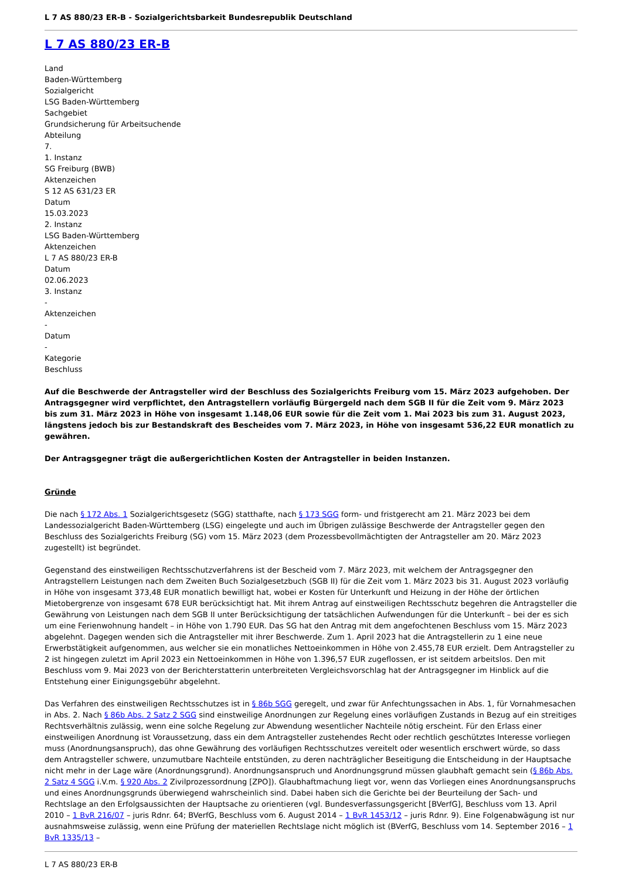L 7 AS 880/23 ER-B - Sozialgerichtsbarkeit Bundesrepublik Deutschland
L 7 AS 880/23 ER-B
Land
Baden-Württemberg
Sozialgericht
LSG Baden-Württemberg
Sachgebiet
Grundsicherung für Arbeitsuchende
Abteilung
7.
1. Instanz
SG Freiburg (BWB)
Aktenzeichen
S 12 AS 631/23 ER
Datum
15.03.2023
2. Instanz
LSG Baden-Württemberg
Aktenzeichen
L 7 AS 880/23 ER-B
Datum
02.06.2023
3. Instanz
-
Aktenzeichen
-
Datum
-
Kategorie
Beschluss
Auf die Beschwerde der Antragsteller wird der Beschluss des Sozialgerichts Freiburg vom 15. März 2023 aufgehoben. Der Antragsgegner wird verpflichtet, den Antragstellern vorläufig Bürgergeld nach dem SGB II für die Zeit vom 9. März 2023 bis zum 31. März 2023 in Höhe von insgesamt 1.148,06 EUR sowie für die Zeit vom 1. Mai 2023 bis zum 31. August 2023, längstens jedoch bis zur Bestandskraft des Bescheides vom 7. März 2023, in Höhe von insgesamt 536,22 EUR monatlich zu gewähren.
Der Antragsgegner trägt die außergerichtlichen Kosten der Antragsteller in beiden Instanzen.
Gründe
Die nach § 172 Abs. 1 Sozialgerichtsgesetz (SGG) statthafte, nach § 173 SGG form- und fristgerecht am 21. März 2023 bei dem Landessozialgericht Baden-Württemberg (LSG) eingelegte und auch im Übrigen zulässige Beschwerde der Antragsteller gegen den Beschluss des Sozialgerichts Freiburg (SG) vom 15. März 2023 (dem Prozessbevollmächtigten der Antragsteller am 20. März 2023 zugestellt) ist begründet.
Gegenstand des einstweiligen Rechtsschutzverfahrens ist der Bescheid vom 7. März 2023, mit welchem der Antragsgegner den Antragstellern Leistungen nach dem Zweiten Buch Sozialgesetzbuch (SGB II) für die Zeit vom 1. März 2023 bis 31. August 2023 vorläufig in Höhe von insgesamt 373,48 EUR monatlich bewilligt hat, wobei er Kosten für Unterkunft und Heizung in der Höhe der örtlichen Mietobergrenze von insgesamt 678 EUR berücksichtigt hat. Mit ihrem Antrag auf einstweiligen Rechtsschutz begehren die Antragsteller die Gewährung von Leistungen nach dem SGB II unter Berücksichtigung der tatsächlichen Aufwendungen für die Unterkunft – bei der es sich um eine Ferienwohnung handelt – in Höhe von 1.790 EUR. Das SG hat den Antrag mit dem angefochtenen Beschluss vom 15. März 2023 abgelehnt. Dagegen wenden sich die Antragsteller mit ihrer Beschwerde. Zum 1. April 2023 hat die Antragstellerin zu 1 eine neue Erwerbstätigkeit aufgenommen, aus welcher sie ein monatliches Nettoeinkommen in Höhe von 2.455,78 EUR erzielt. Dem Antragsteller zu 2 ist hingegen zuletzt im April 2023 ein Nettoeinkommen in Höhe von 1.396,57 EUR zugeflossen, er ist seitdem arbeitslos. Den mit Beschluss vom 9. Mai 2023 von der Berichterstatterin unterbreiteten Vergleichsvorschlag hat der Antragsgegner im Hinblick auf die Entstehung einer Einigungsgebühr abgelehnt.
Das Verfahren des einstweiligen Rechtsschutzes ist in § 86b SGG geregelt, und zwar für Anfechtungssachen in Abs. 1, für Vornahmesachen in Abs. 2. Nach § 86b Abs. 2 Satz 2 SGG sind einstweilige Anordnungen zur Regelung eines vorläufigen Zustands in Bezug auf ein streitiges Rechtsverhältnis zulässig, wenn eine solche Regelung zur Abwendung wesentlicher Nachteile nötig erscheint. Für den Erlass einer einstweiligen Anordnung ist Voraussetzung, dass ein dem Antragsteller zustehendes Recht oder rechtlich geschütztes Interesse vorliegen muss (Anordnungsanspruch), das ohne Gewährung des vorläufigen Rechtsschutzes vereitelt oder wesentlich erschwert würde, so dass dem Antragsteller schwere, unzumutbare Nachteile entstünden, zu deren nachträglicher Beseitigung die Entscheidung in der Hauptsache nicht mehr in der Lage wäre (Anordnungsgrund). Anordnungsanspruch und Anordnungsgrund müssen glaubhaft gemacht sein (§ 86b Abs. 2 Satz 4 SGG i.V.m. § 920 Abs. 2 Zivilprozessordnung [ZPO]). Glaubhaftmachung liegt vor, wenn das Vorliegen eines Anordnungsanspruchs und eines Anordnungsgrunds überwiegend wahrscheinlich sind. Dabei haben sich die Gerichte bei der Beurteilung der Sach- und Rechtslage an den Erfolgsaussichten der Hauptsache zu orientieren (vgl. Bundesverfassungsgericht [BVerfG], Beschluss vom 13. April 2010 – 1 BvR 216/07 – juris Rdnr. 64; BVerfG, Beschluss vom 6. August 2014 – 1 BvR 1453/12 – juris Rdnr. 9). Eine Folgenabwägung ist nur ausnahmsweise zulässig, wenn eine Prüfung der materiellen Rechtslage nicht möglich ist (BVerfG, Beschluss vom 14. September 2016 – 1 BvR 1335/13 –
L 7 AS 880/23 ER-B